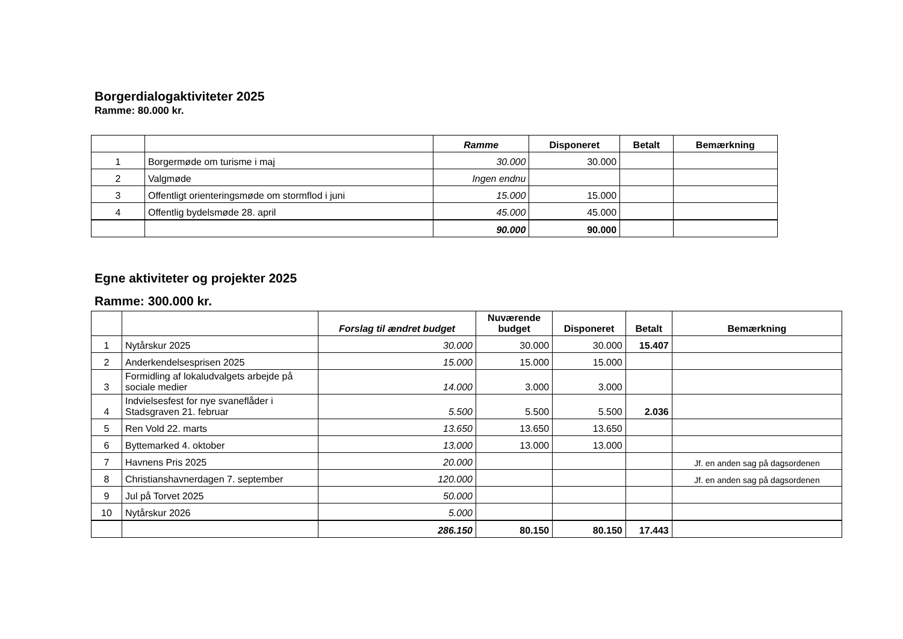Borgerdialogaktiviteter 2025
Ramme: 80.000 kr.
| | | Ramme | Disponeret | Betalt | Bemærkning |
| --- | --- | --- | --- | --- | --- |
| 1 | Borgermøde om turisme i maj | 30.000 | 30.000 | | |
| 2 | Valgmøde | Ingen endnu | | | |
| 3 | Offentligt orienteringsmøde om stormflod i juni | 15.000 | 15.000 | | |
| 4 | Offentlig bydelsmøde 28. april | 45.000 | 45.000 | | |
| | | 90.000 | 90.000 | | |
Egne aktiviteter og projekter 2025
Ramme: 300.000 kr.
| | | Forslag til ændret budget | Nuværende budget | Disponeret | Betalt | Bemærkning |
| --- | --- | --- | --- | --- | --- | --- |
| 1 | Nytårskur 2025 | 30.000 | 30.000 | 30.000 | 15.407 | |
| 2 | Anderkendelsesprisen 2025 | 15.000 | 15.000 | 15.000 | | |
| 3 | Formidling af lokaludvalgets arbejde på sociale medier | 14.000 | 3.000 | 3.000 | | |
| 4 | Indvielsesfest for nye svaneflåder i Stadsgraven 21. februar | 5.500 | 5.500 | 5.500 | 2.036 | |
| 5 | Ren Vold 22. marts | 13.650 | 13.650 | 13.650 | | |
| 6 | Byttemarked 4. oktober | 13.000 | 13.000 | 13.000 | | |
| 7 | Havnens Pris 2025 | 20.000 | | | | Jf. en anden sag på dagsordenen |
| 8 | Christianshavnerdagen 7. september | 120.000 | | | | Jf. en anden sag på dagsordenen |
| 9 | Jul på Torvet 2025 | 50.000 | | | | |
| 10 | Nytårskur 2026 | 5.000 | | | | |
| | | 286.150 | 80.150 | 80.150 | 17.443 | |